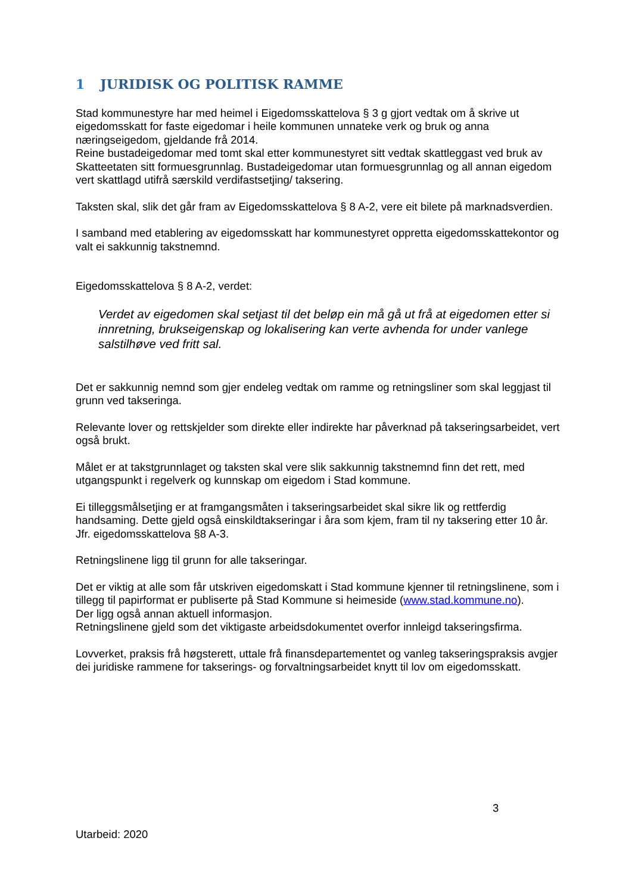1 JURIDISK OG POLITISK RAMME
Stad kommunestyre har med heimel i Eigedomsskattelova § 3 g gjort vedtak om å skrive ut eigedomsskatt for faste eigedomar i heile kommunen unnateke verk og bruk og anna næringseigedom, gjeldande frå 2014.
Reine bustadeigedomar med tomt skal etter kommunestyret sitt vedtak skattleggast ved bruk av Skatteetaten sitt formuesgrunnlag. Bustadeigedomar utan formuesgrunnlag og all annan eigedom vert skattlagd utifrå særskild verdifastsetjing/ taksering.
Taksten skal, slik det går fram av Eigedomsskattelova § 8 A-2, vere eit bilete på marknadsverdien.
I samband med etablering av eigedomsskatt har kommunestyret oppretta eigedomsskattekontor og valt ei sakkunnig takstnemnd.
Eigedomsskattelova § 8 A-2, verdet:
Verdet av eigedomen skal setjast til det beløp ein må gå ut frå at eigedomen etter si innretning, brukseigenskap og lokalisering kan verte avhenda for under vanlege salstilhøve ved fritt sal.
Det er sakkunnig nemnd som gjer endeleg vedtak om ramme og retningsliner som skal leggjast til grunn ved takseringa.
Relevante lover og rettskjelder som direkte eller indirekte har påverknad på takseringsarbeidet, vert også brukt.
Målet er at takstgrunnlaget og taksten skal vere slik sakkunnig takstnemnd finn det rett, med utgangspunkt i regelverk og kunnskap om eigedom i Stad kommune.
Ei tilleggsmålsetjing er at framgangsmåten i takseringsarbeidet skal sikre lik og rettferdig handsaming. Dette gjeld også einskildtakseringar i åra som kjem, fram til ny taksering etter 10 år.
Jfr. eigedomsskattelova §8 A-3.
Retningslinene ligg til grunn for alle takseringar.
Det er viktig at alle som får utskriven eigedomskatt i Stad kommune kjenner til retningslinene, som i tillegg til papirformat er publiserte på Stad Kommune si heimeside (www.stad.kommune.no).
Der ligg også annan aktuell informasjon.
Retningslinene gjeld som det viktigaste arbeidsdokumentet overfor innleigd takseringsfirma.
Lovverket, praksis frå høgsterett, uttale frå finansdepartementet og vanleg takseringspraksis avgjer dei juridiske rammene for takserings- og forvaltningsarbeidet knytt til lov om eigedomsskatt.
3
Utarbeid: 2020